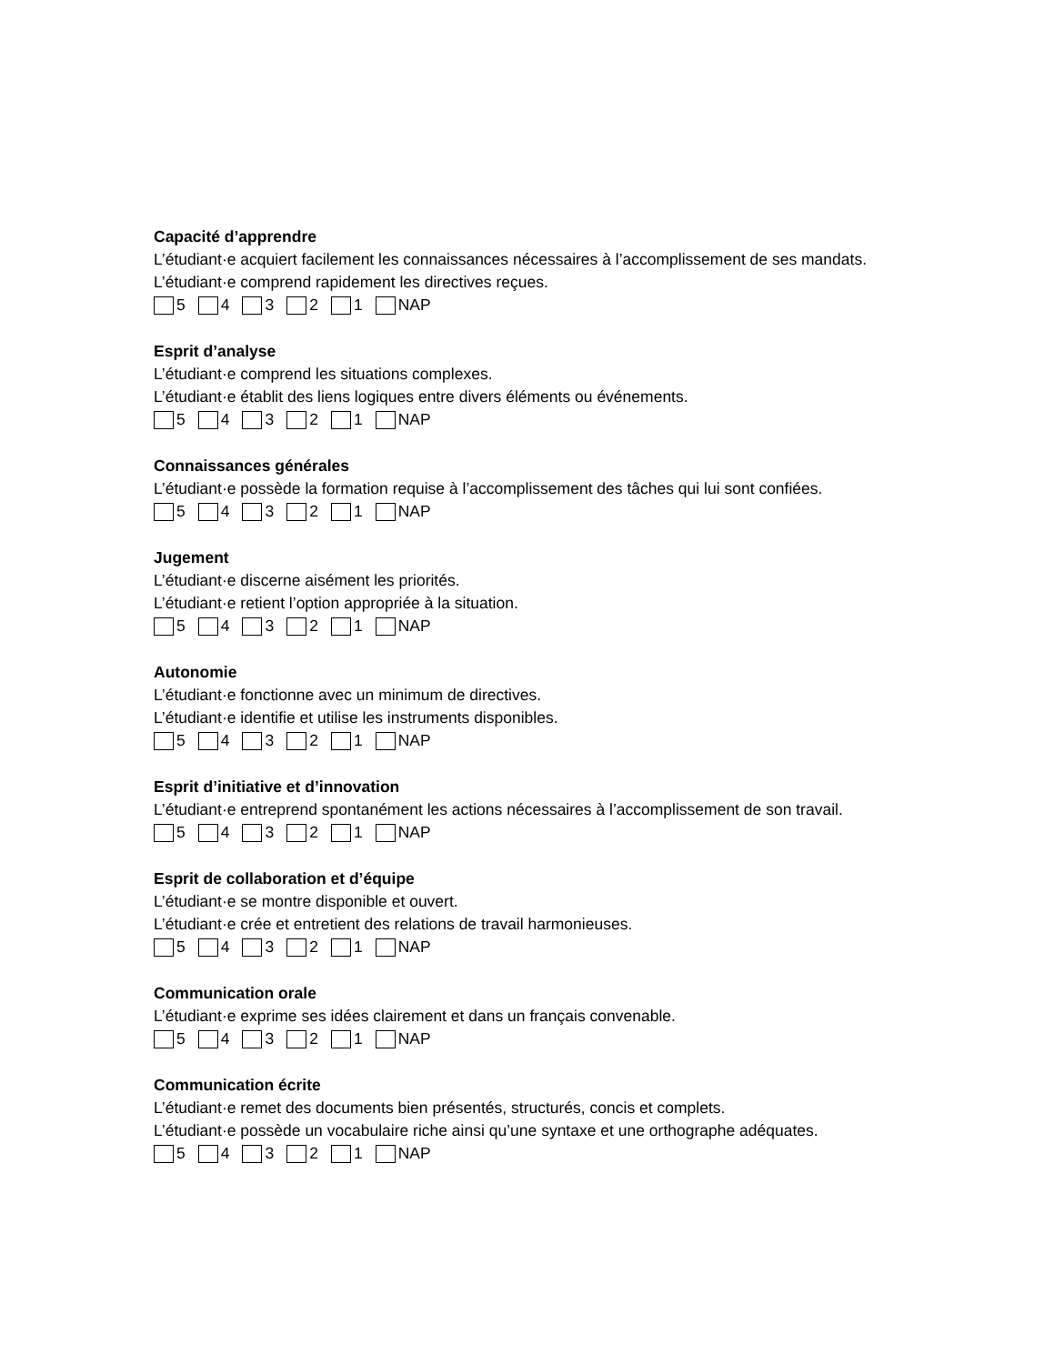Capacité d’apprendre
L’étudiant·e acquiert facilement les connaissances nécessaires à l’accomplissement de ses mandats.
L’étudiant·e comprend rapidement les directives reçues.
5 4 3 2 1 NAP
Esprit d’analyse
L’étudiant·e comprend les situations complexes.
L’étudiant·e établit des liens logiques entre divers éléments ou événements.
5 4 3 2 1 NAP
Connaissances générales
L’étudiant·e possède la formation requise à l’accomplissement des tâches qui lui sont confiées.
5 4 3 2 1 NAP
Jugement
L’étudiant·e discerne aisément les priorités.
L’étudiant·e retient l’option appropriée à la situation.
5 4 3 2 1 NAP
Autonomie
L’étudiant·e fonctionne avec un minimum de directives.
L’étudiant·e identifie et utilise les instruments disponibles.
5 4 3 2 1 NAP
Esprit d’initiative et d’innovation
L’étudiant·e entreprend spontanément les actions nécessaires à l’accomplissement de son travail.
5 4 3 2 1 NAP
Esprit de collaboration et d’équipe
L’étudiant·e se montre disponible et ouvert.
L’étudiant·e crée et entretient des relations de travail harmonieuses.
5 4 3 2 1 NAP
Communication orale
L’étudiant·e exprime ses idées clairement et dans un français convenable.
5 4 3 2 1 NAP
Communication écrite
L’étudiant·e remet des documents bien présentés, structurés, concis et complets.
L’étudiant·e possède un vocabulaire riche ainsi qu’une syntaxe et une orthographe adéquates.
5 4 3 2 1 NAP